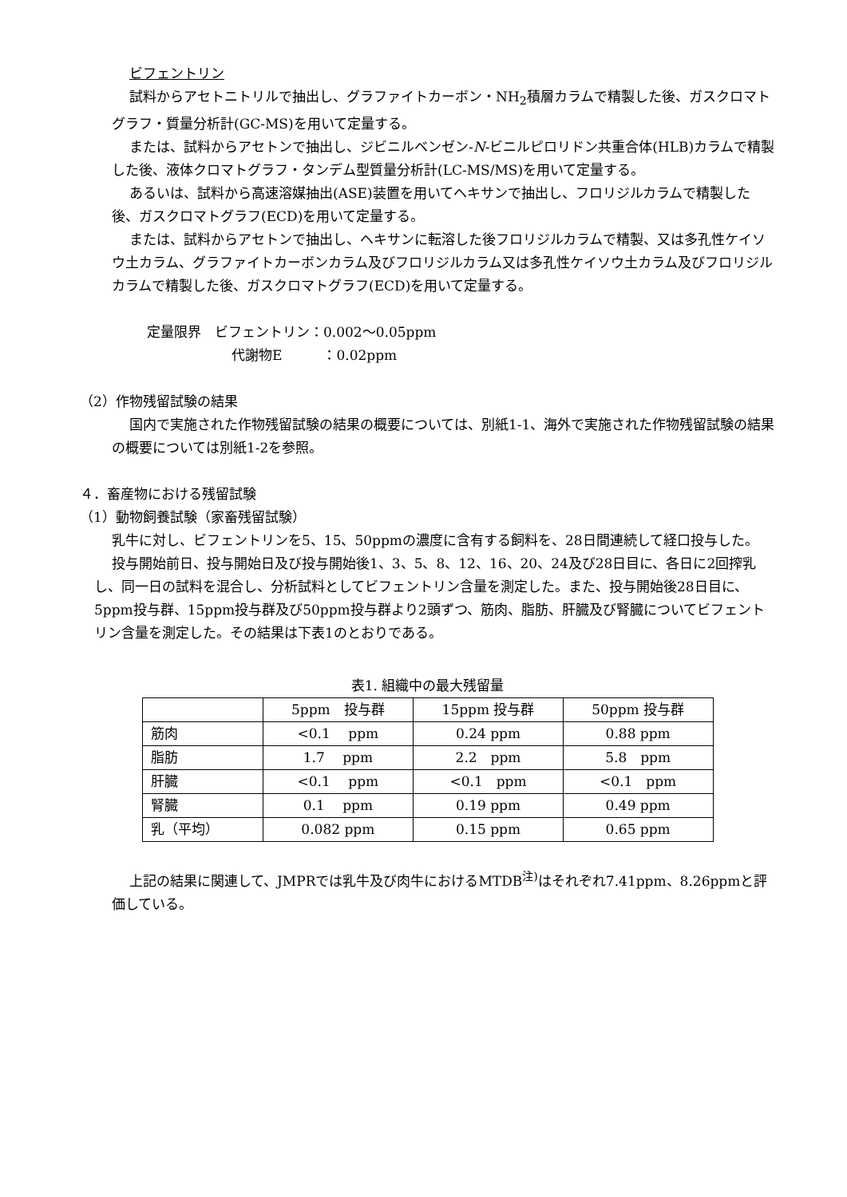ビフェントリン
試料からアセトニトリルで抽出し、グラファイトカーボン・NH<sub>2</sub>積層カラムで精製した後、ガスクロマトグラフ・質量分析計(GC-MS)を用いて定量する。
または、試料からアセトンで抽出し、ジビニルベンゼン-N-ビニルピロリドン共重合体(HLB)カラムで精製した後、液体クロマトグラフ・タンデム型質量分析計(LC-MS/MS)を用いて定量する。
あるいは、試料から高速溶媒抽出(ASE)装置を用いてヘキサンで抽出し、フロリジルカラムで精製した後、ガスクロマトグラフ(ECD)を用いて定量する。
または、試料からアセトンで抽出し、ヘキサンに転溶した後フロリジルカラムで精製、又は多孔性ケイソウ土カラム、グラファイトカーボンカラム及びフロリジルカラム又は多孔性ケイソウ土カラム及びフロリジルカラムで精製した後、ガスクロマトグラフ(ECD)を用いて定量する。
定量限界　ビフェントリン：0.002～0.05ppm
代謝物E　　　：0.02ppm
（2）作物残留試験の結果
国内で実施された作物残留試験の結果の概要については、別紙1-1、海外で実施された作物残留試験の結果の概要については別紙1-2を参照。
４．畜産物における残留試験
（1）動物飼養試験（家畜残留試験）
乳牛に対し、ビフェントリンを5、15、50ppmの濃度に含有する飼料を、28日間連続して経口投与した。
投与開始前日、投与開始日及び投与開始後1、3、5、8、12、16、20、24及び28日目に、各日に2回搾乳し、同一日の試料を混合し、分析試料としてビフェントリン含量を測定した。また、投与開始後28日目に、5ppm投与群、15ppm投与群及び50ppm投与群より2頭ずつ、筋肉、脂肪、肝臓及び腎臓についてビフェントリン含量を測定した。その結果は下表1のとおりである。
表1. 組織中の最大残留量
| | 5ppm 投与群 | 15ppm 投与群 | 50ppm 投与群 |
| --- | --- | --- | --- |
| 筋肉 | <0.1 ppm | 0.24 ppm | 0.88 ppm |
| 脂肪 | 1.7 ppm | 2.2 ppm | 5.8 ppm |
| 肝臓 | <0.1 ppm | <0.1 ppm | <0.1 ppm |
| 腎臓 | 0.1 ppm | 0.19 ppm | 0.49 ppm |
| 乳（平均） | 0.082 ppm | 0.15 ppm | 0.65 ppm |
上記の結果に関連して、JMPRでは乳牛及び肉牛におけるMTDB<sup>注)</sup>はそれぞれ7.41ppm、8.26ppmと評価している。